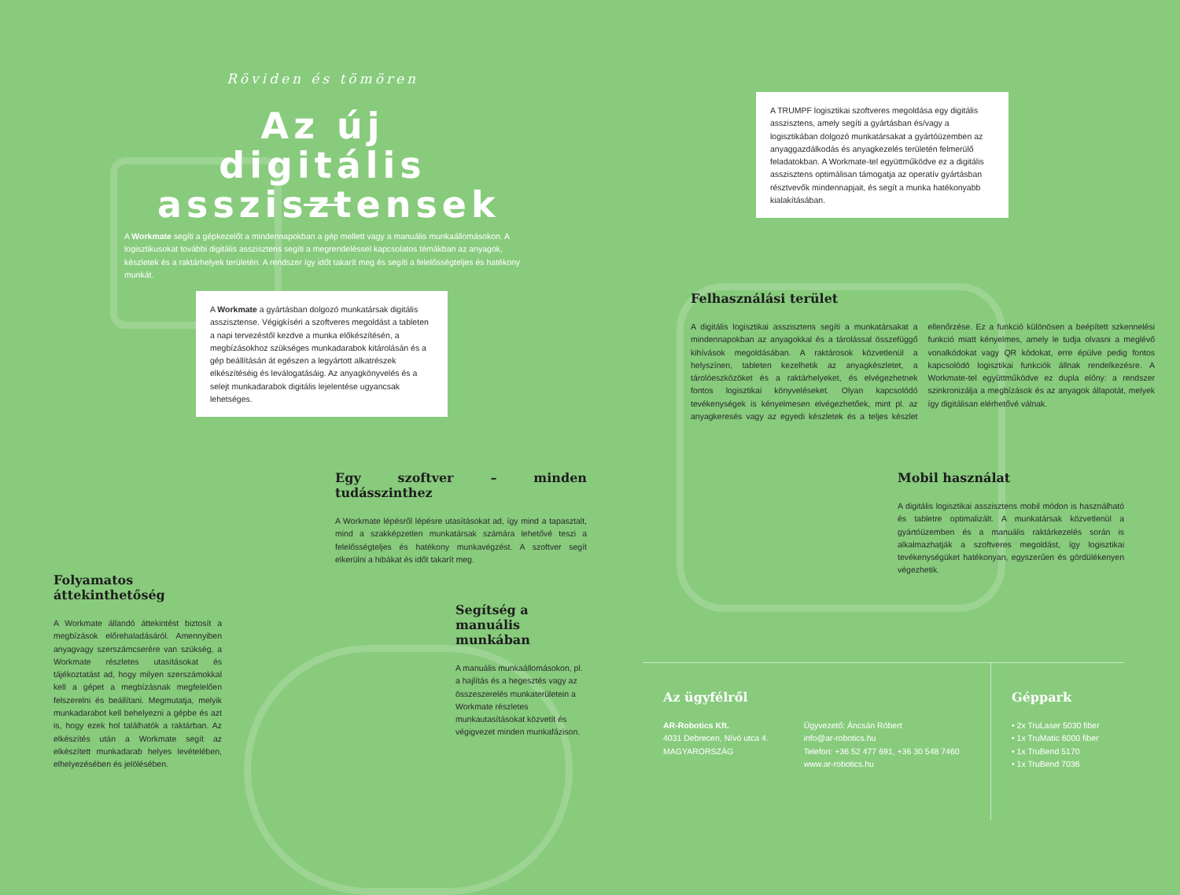Röviden és tömören
Az új digitális asszisztensek
A Workmate segíti a gépkezelőt a mindennapokban a gép mellett vagy a manuális munkaállomásokon. A logisztikusokat további digitális asszisztens segíti a megrendeléssel kapcsolatos témákban az anyagok, készletek és a raktárhelyek területén. A rendszer így időt takarít meg és segíti a felelősségteljes és hatékony munkát.
A Workmate a gyártásban dolgozó munkatársak digitális asszisztense. Végigkíséri a szoftveres megoldást a tableten a napi tervezéstől kezdve a munka előkészítésén, a megbízásokhoz szükséges munkadarabok kitárolásán és a gép beállításán át egészen a legyártott alkatrészek elkészítéséig és leválogatásáig. Az anyagkönyvelés és a selejt munkadarabok digitális lejelentése ugyancsak lehetséges.
A TRUMPF logisztikai szoftveres megoldása egy digitális asszisztens, amely segíti a gyártásban és/vagy a logisztikában dolgozó munkatársakat a gyártóüzemben az anyaggazdálkodás és anyagkezelés területén felmerülő feladatokban. A Workmate-tel együttműködve ez a digitális asszisztens optimálisan támogatja az operatív gyártásban résztvevők mindennapjait, és segít a munka hatékonyabb kialakításában.
Felhasználási terület
A digitális logisztikai asszisztens segíti a munkatársakat a mindennapokban az anyagokkal és a tárolással összefüggő kihívások megoldásában. A raktárosok közvetlenül a helyszínen, tableten kezelhetik az anyagkészletet, a tárolóeszközöket és a raktárhelyeket, és elvégezhetnek fontos logisztikai könyveléseket. Olyan kapcsolódó tevékenységek is kényelmesen elvégezhetőek, mint pl. az anyagkeresés vagy az egyedi készletek és a teljes készlet ellenőrzése. Ez a funkció különösen a beépített szkennelési funkció miatt kényelmes, amely le tudja olvasni a meglévő vonalkódokat vagy QR kódokat, erre épülve pedig fontos kapcsolódó logisztikai funkciók állnak rendelkezésre. A Workmate-tel együttműködve ez dupla előny: a rendszer szinkronizálja a megbízások és az anyagok állapotát, melyek így digitálisan elérhetővé válnak.
Egy szoftver – minden tudásszinthez
A Workmate lépésről lépésre utasításokat ad, így mind a tapasztalt, mind a szakképzetlen munkatársak számára lehetővé teszi a felelősségteljes és hatékony munkavégzést. A szoftver segít elkerülni a hibákat és időt takarít meg.
Mobil használat
A digitális logisztikai asszisztens mobil módon is használható és tabletre optimalizált. A munkatársak közvetlenül a gyártóüzemben és a manuális raktárkezelés során is alkalmazhatják a szoftveres megoldást, így logisztikai tevékenységüket hatékonyan, egyszerűen és gördülékenyen végezhetik.
Folyamatos áttekinthetőség
A Workmate állandó áttekintést biztosít a megbízások előrehaladásáról. Amennyiben anyagvagy szerszámcserére van szükség, a Workmate részletes utasításokat és tájékoztatást ad, hogy milyen szerszámokkal kell a gépet a megbízásnak megfelelően felszerelni és beállítani. Megmutatja, melyik munkadarabot kell behelyezni a gépbe és azt is, hogy ezek hol találhatók a raktárban. Az elkészítés után a Workmate segít az elkészített munkadarab helyes levételében, elhelyezésében és jelölésében.
Segítség a manuális munkában
A manuális munkaállomásokon, pl. a hajlítás és a hegesztés vagy az összeszerelés munkaterületein a Workmate részletes munkautasításokat közvetít és végigvezet minden munkafázison.
Az ügyfélről
AR-Robotics Kft.
4031 Debrecen, Nívó utca 4.
MAGYARORSZÁG
Ügyvezető: Áncsán Róbert
info@ar-robotics.hu
Telefon: +36 52 477 691, +36 30 548 7460
www.ar-robotics.hu
Géppark
• 2x TruLaser 5030 fiber
• 1x TruMatic 6000 fiber
• 1x TruBend 5170
• 1x TruBend 7036